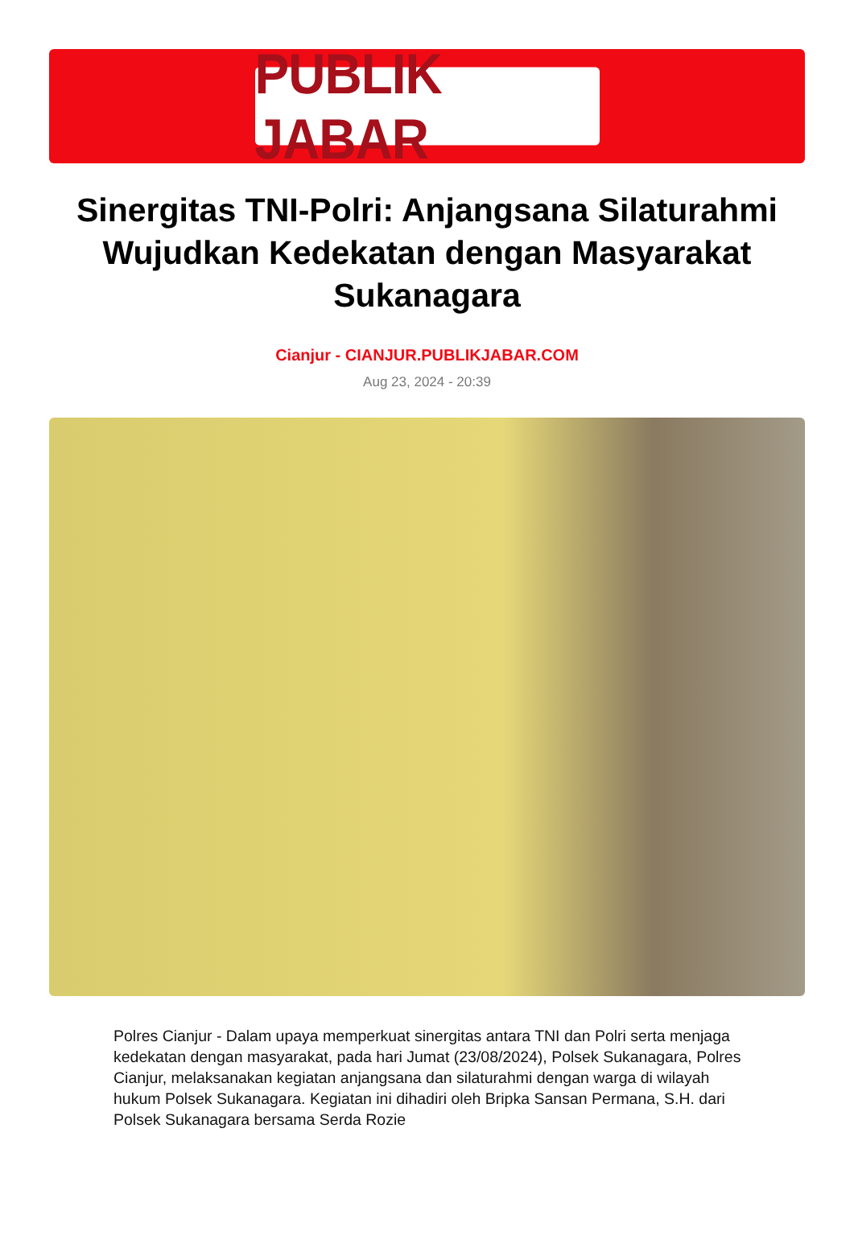PUBLIK JABAR
Sinergitas TNI-Polri: Anjangsana Silaturahmi Wujudkan Kedekatan dengan Masyarakat Sukanagara
Cianjur - CIANJUR.PUBLIKJABAR.COM
Aug 23, 2024 - 20:39
Polres Cianjur - Dalam upaya memperkuat sinergitas antara TNI dan Polri serta menjaga kedekatan dengan masyarakat, pada hari Jumat (23/08/2024), Polsek Sukanagara, Polres Cianjur, melaksanakan kegiatan anjangsana dan silaturahmi dengan warga di wilayah hukum Polsek Sukanagara. Kegiatan ini dihadiri oleh Bripka Sansan Permana, S.H. dari Polsek Sukanagara bersama Serda Rozie